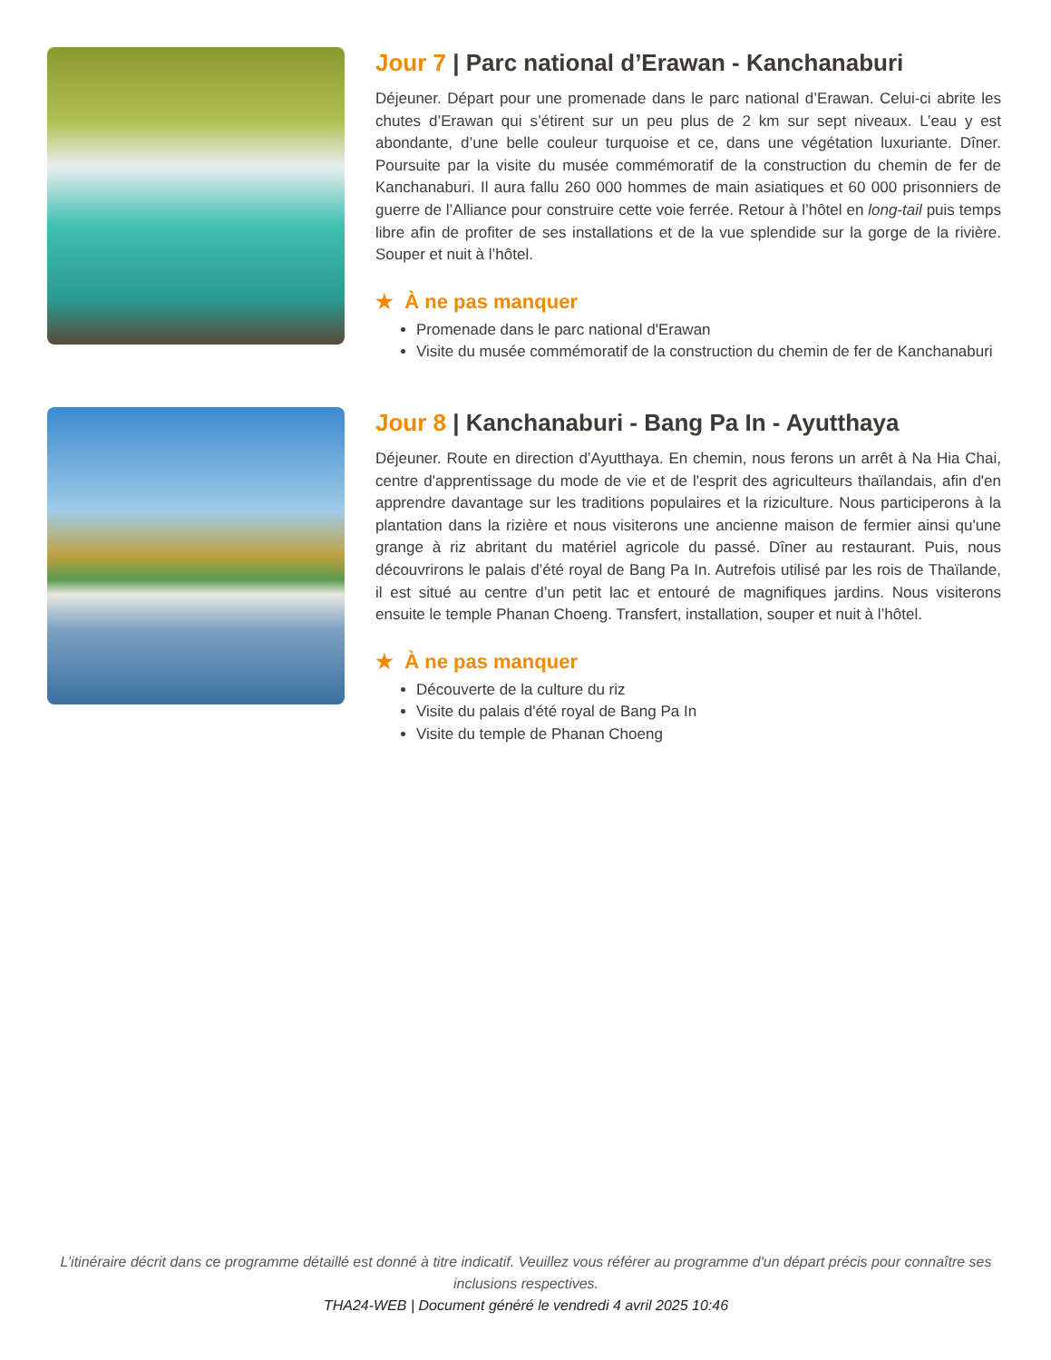Jour 7 | Parc national d’Erawan - Kanchanaburi
Déjeuner. Départ pour une promenade dans le parc national d’Erawan. Celui-ci abrite les chutes d’Erawan qui s’étirent sur un peu plus de 2 km sur sept niveaux. L’eau y est abondante, d’une belle couleur turquoise et ce, dans une végétation luxuriante. Dîner. Poursuite par la visite du musée commémoratif de la construction du chemin de fer de Kanchanaburi. Il aura fallu 260 000 hommes de main asiatiques et 60 000 prisonniers de guerre de l’Alliance pour construire cette voie ferrée. Retour à l’hôtel en long-tail puis temps libre afin de profiter de ses installations et de la vue splendide sur la gorge de la rivière. Souper et nuit à l’hôtel.
★ À ne pas manquer
Promenade dans le parc national d'Erawan
Visite du musée commémoratif de la construction du chemin de fer de Kanchanaburi
Jour 8 | Kanchanaburi - Bang Pa In - Ayutthaya
Déjeuner. Route en direction d’Ayutthaya. En chemin, nous ferons un arrêt à Na Hia Chai, centre d'apprentissage du mode de vie et de l'esprit des agriculteurs thaïlandais, afin d'en apprendre davantage sur les traditions populaires et la riziculture. Nous participerons à la plantation dans la rizière et nous visiterons une ancienne maison de fermier ainsi qu'une grange à riz abritant du matériel agricole du passé. Dîner au restaurant. Puis, nous découvrirons le palais d’été royal de Bang Pa In. Autrefois utilisé par les rois de Thaïlande, il est situé au centre d’un petit lac et entouré de magnifiques jardins. Nous visiterons ensuite le temple Phanan Choeng. Transfert, installation, souper et nuit à l’hôtel.
★ À ne pas manquer
Découverte de la culture du riz
Visite du palais d'été royal de Bang Pa In
Visite du temple de Phanan Choeng
L’itinéraire décrit dans ce programme détaillé est donné à titre indicatif. Veuillez vous référer au programme d'un départ précis pour connaître ses inclusions respectives.
THA24-WEB | Document généré le vendredi 4 avril 2025 10:46